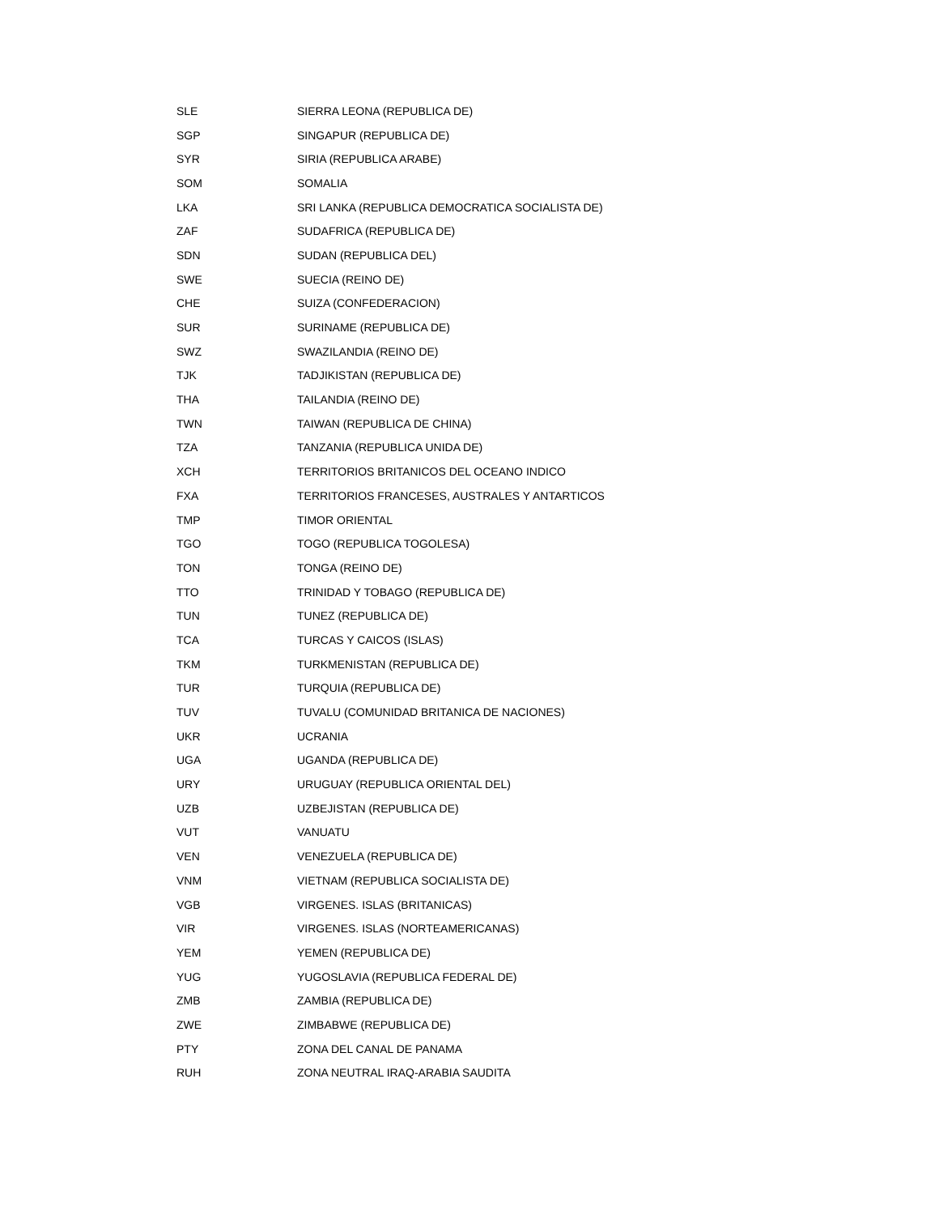| SLE | SIERRA LEONA (REPUBLICA DE) |
| SGP | SINGAPUR (REPUBLICA DE) |
| SYR | SIRIA (REPUBLICA ARABE) |
| SOM | SOMALIA |
| LKA | SRI LANKA (REPUBLICA DEMOCRATICA SOCIALISTA DE) |
| ZAF | SUDAFRICA (REPUBLICA DE) |
| SDN | SUDAN (REPUBLICA DEL) |
| SWE | SUECIA (REINO DE) |
| CHE | SUIZA (CONFEDERACION) |
| SUR | SURINAME (REPUBLICA DE) |
| SWZ | SWAZILANDIA (REINO DE) |
| TJK | TADJIKISTAN (REPUBLICA DE) |
| THA | TAILANDIA (REINO DE) |
| TWN | TAIWAN (REPUBLICA DE CHINA) |
| TZA | TANZANIA (REPUBLICA UNIDA DE) |
| XCH | TERRITORIOS BRITANICOS DEL OCEANO INDICO |
| FXA | TERRITORIOS FRANCESES, AUSTRALES Y ANTARTICOS |
| TMP | TIMOR ORIENTAL |
| TGO | TOGO (REPUBLICA TOGOLESA) |
| TON | TONGA (REINO DE) |
| TTO | TRINIDAD Y TOBAGO (REPUBLICA DE) |
| TUN | TUNEZ (REPUBLICA DE) |
| TCA | TURCAS Y CAICOS (ISLAS) |
| TKM | TURKMENISTAN (REPUBLICA DE) |
| TUR | TURQUIA (REPUBLICA DE) |
| TUV | TUVALU (COMUNIDAD BRITANICA DE NACIONES) |
| UKR | UCRANIA |
| UGA | UGANDA (REPUBLICA DE) |
| URY | URUGUAY (REPUBLICA ORIENTAL DEL) |
| UZB | UZBEJISTAN (REPUBLICA DE) |
| VUT | VANUATU |
| VEN | VENEZUELA (REPUBLICA DE) |
| VNM | VIETNAM (REPUBLICA SOCIALISTA DE) |
| VGB | VIRGENES. ISLAS (BRITANICAS) |
| VIR | VIRGENES. ISLAS (NORTEAMERICANAS) |
| YEM | YEMEN (REPUBLICA DE) |
| YUG | YUGOSLAVIA (REPUBLICA FEDERAL DE) |
| ZMB | ZAMBIA (REPUBLICA DE) |
| ZWE | ZIMBABWE (REPUBLICA DE) |
| PTY | ZONA DEL CANAL DE PANAMA |
| RUH | ZONA NEUTRAL IRAQ-ARABIA SAUDITA |